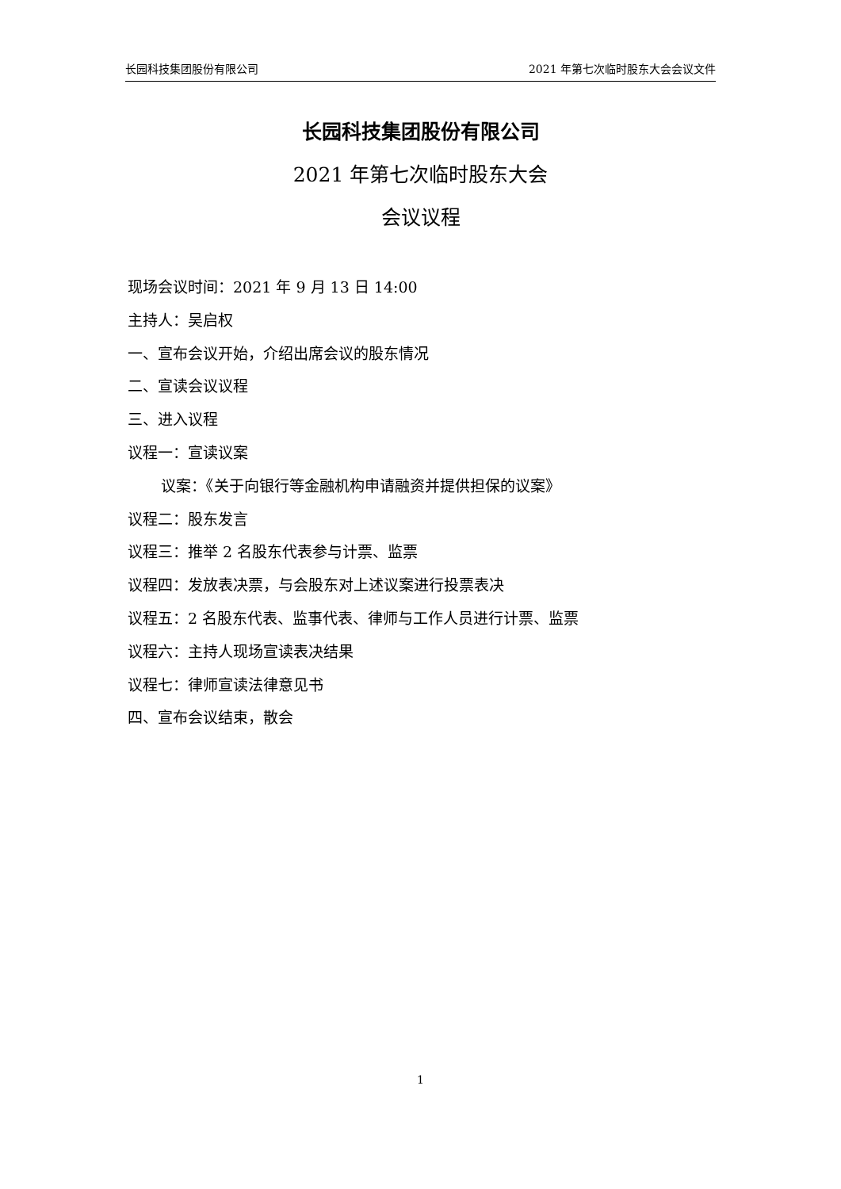长园科技集团股份有限公司 2021 年第七次临时股东大会会议文件
长园科技集团股份有限公司
2021 年第七次临时股东大会
会议议程
现场会议时间：2021 年 9 月 13 日 14:00
主持人：吴启权
一、宣布会议开始，介绍出席会议的股东情况
二、宣读会议议程
三、进入议程
议程一：宣读议案
议案：《关于向银行等金融机构申请融资并提供担保的议案》
议程二：股东发言
议程三：推举 2 名股东代表参与计票、监票
议程四：发放表决票，与会股东对上述议案进行投票表决
议程五：2 名股东代表、监事代表、律师与工作人员进行计票、监票
议程六：主持人现场宣读表决结果
议程七：律师宣读法律意见书
四、宣布会议结束，散会
1